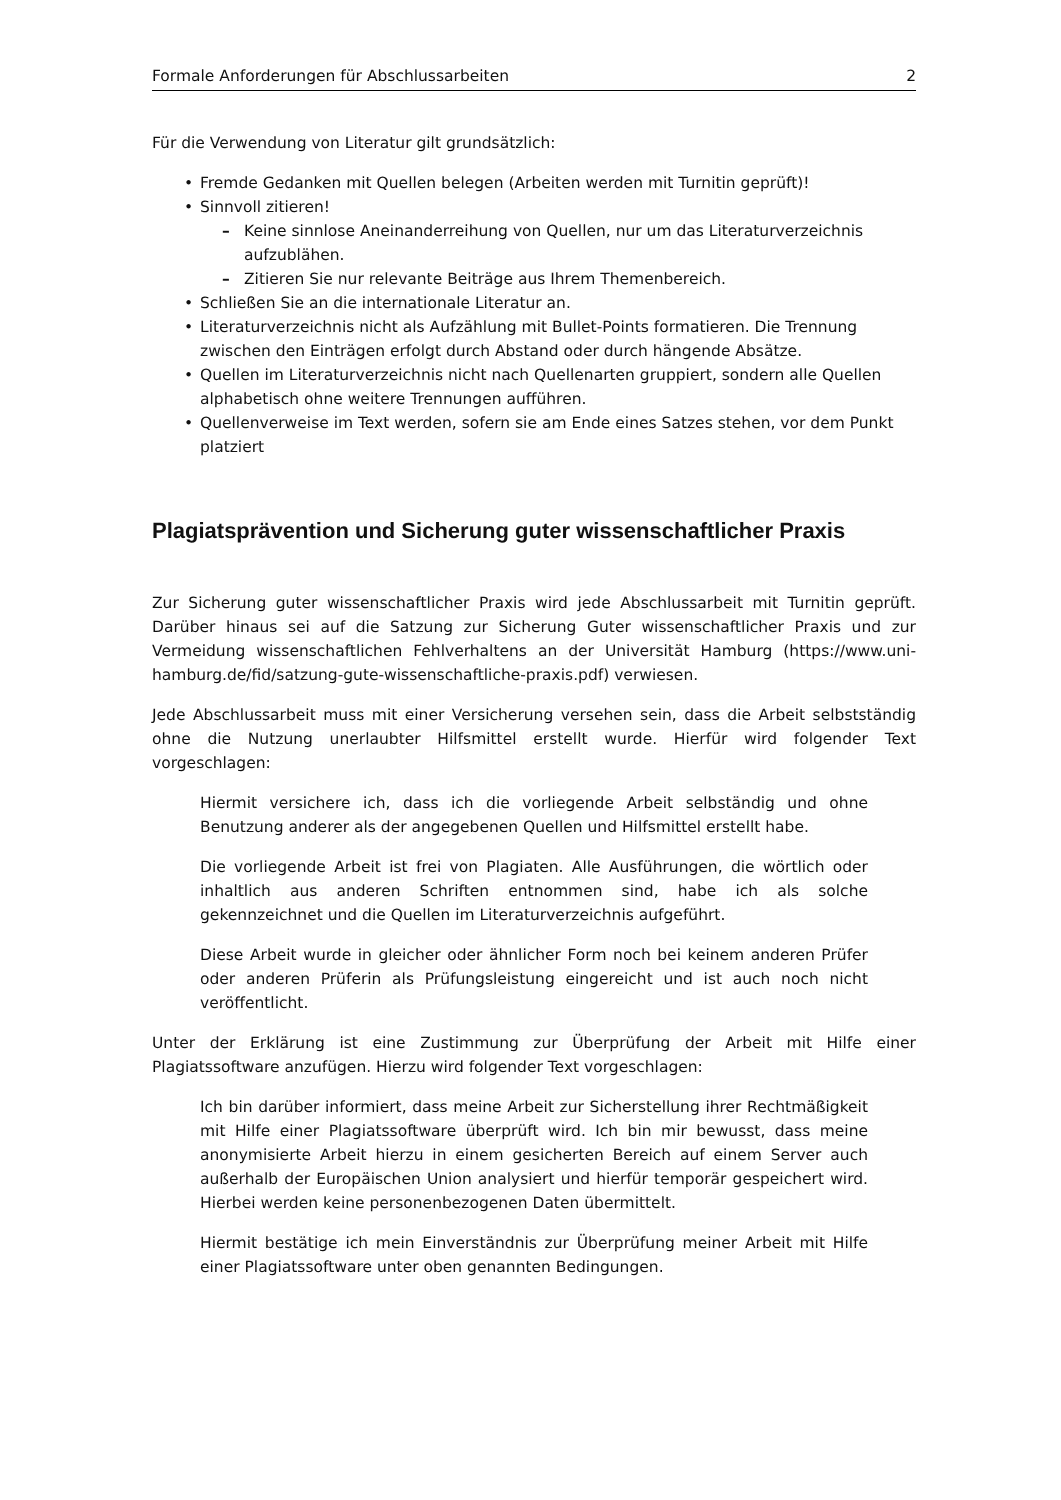Formale Anforderungen für Abschlussarbeiten 2
Für die Verwendung von Literatur gilt grundsätzlich:
Fremde Gedanken mit Quellen belegen (Arbeiten werden mit Turnitin geprüft)!
Sinnvoll zitieren!
Keine sinnlose Aneinanderreihung von Quellen, nur um das Literaturverzeichnis aufzublähen.
Zitieren Sie nur relevante Beiträge aus Ihrem Themenbereich.
Schließen Sie an die internationale Literatur an.
Literaturverzeichnis nicht als Aufzählung mit Bullet-Points formatieren. Die Trennung zwischen den Einträgen erfolgt durch Abstand oder durch hängende Absätze.
Quellen im Literaturverzeichnis nicht nach Quellenarten gruppiert, sondern alle Quellen alphabetisch ohne weitere Trennungen aufführen.
Quellenverweise im Text werden, sofern sie am Ende eines Satzes stehen, vor dem Punkt platziert
Plagiatsprävention und Sicherung guter wissenschaftlicher Praxis
Zur Sicherung guter wissenschaftlicher Praxis wird jede Abschlussarbeit mit Turnitin geprüft. Darüber hinaus sei auf die Satzung zur Sicherung Guter wissenschaftlicher Praxis und zur Vermeidung wissenschaftlichen Fehlverhaltens an der Universität Hamburg (https://www.uni-hamburg.de/fid/satzung-gute-wissenschaftliche-praxis.pdf) verwiesen.
Jede Abschlussarbeit muss mit einer Versicherung versehen sein, dass die Arbeit selbstständig ohne die Nutzung unerlaubter Hilfsmittel erstellt wurde. Hierfür wird folgender Text vorgeschlagen:
Hiermit versichere ich, dass ich die vorliegende Arbeit selbständig und ohne Benutzung anderer als der angegebenen Quellen und Hilfsmittel erstellt habe.
Die vorliegende Arbeit ist frei von Plagiaten. Alle Ausführungen, die wörtlich oder inhaltlich aus anderen Schriften entnommen sind, habe ich als solche gekennzeichnet und die Quellen im Literaturverzeichnis aufgeführt.
Diese Arbeit wurde in gleicher oder ähnlicher Form noch bei keinem anderen Prüfer oder anderen Prüferin als Prüfungsleistung eingereicht und ist auch noch nicht veröffentlicht.
Unter der Erklärung ist eine Zustimmung zur Überprüfung der Arbeit mit Hilfe einer Plagiatssoftware anzufügen. Hierzu wird folgender Text vorgeschlagen:
Ich bin darüber informiert, dass meine Arbeit zur Sicherstellung ihrer Rechtmäßigkeit mit Hilfe einer Plagiatssoftware überprüft wird. Ich bin mir bewusst, dass meine anonymisierte Arbeit hierzu in einem gesicherten Bereich auf einem Server auch außerhalb der Europäischen Union analysiert und hierfür temporär gespeichert wird. Hierbei werden keine personenbezogenen Daten übermittelt.
Hiermit bestätige ich mein Einverständnis zur Überprüfung meiner Arbeit mit Hilfe einer Plagiatssoftware unter oben genannten Bedingungen.